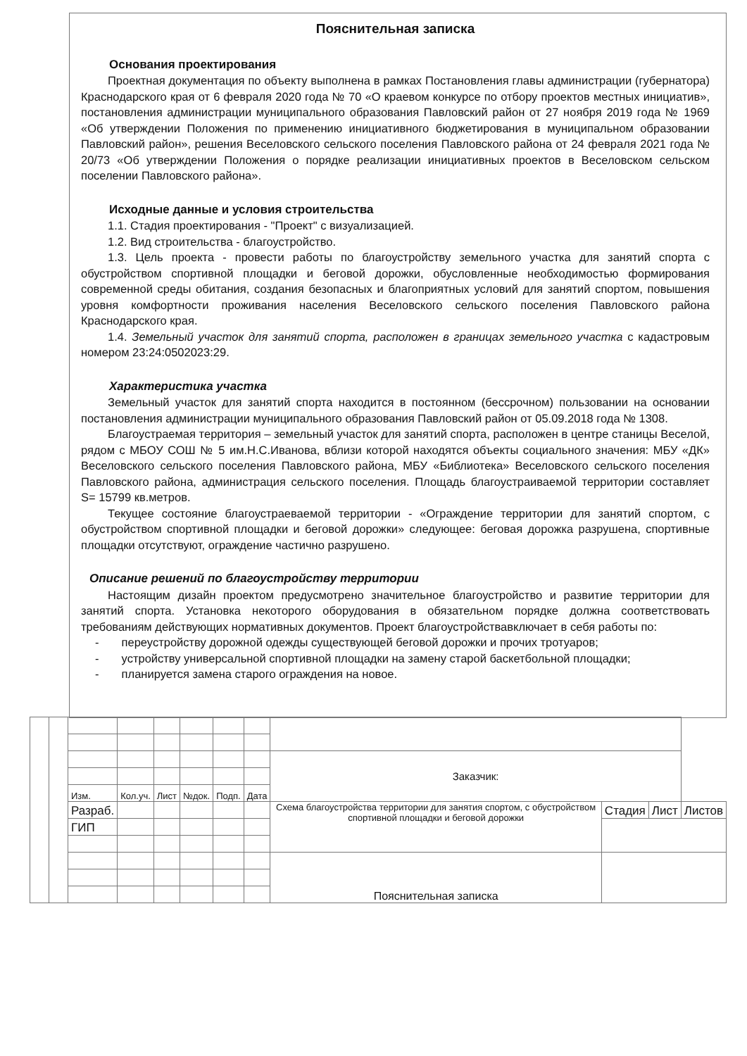Пояснительная записка
Основания проектирования
Проектная документация по объекту выполнена в рамках Постановления главы администрации (губернатора) Краснодарского края от 6 февраля 2020 года № 70 «О краевом конкурсе по отбору проектов местных инициатив», постановления администрации муниципального образования Павловский район от 27 ноября 2019 года № 1969 «Об утверждении Положения по применению инициативного бюджетирования в муниципальном образовании Павловский район», решения Веселовского сельского поселения Павловского района от 24 февраля 2021 года № 20/73 «Об утверждении Положения о порядке реализации инициативных проектов в Веселовском сельском поселении Павловского района».
Исходные данные и условия строительства
1.1. Стадия проектирования - "Проект" с визуализацией.
1.2. Вид строительства - благоустройство.
1.3. Цель проекта - провести работы по благоустройству земельного участка для занятий спорта с обустройством спортивной площадки и беговой дорожки, обусловленные необходимостью формирования современной среды обитания, создания безопасных и благоприятных условий для занятий спортом, повышения уровня комфортности проживания населения Веселовского сельского поселения Павловского района Краснодарского края.
1.4. Земельный участок для занятий спорта, расположен в границах земельного участка с кадастровым номером 23:24:0502023:29.
Характеристика участка
Земельный участок для занятий спорта находится в постоянном (бессрочном) пользовании на основании постановления администрации муниципального образования Павловский район от 05.09.2018 года № 1308.
Благоустраемая территория – земельный участок для занятий спорта, расположен в центре станицы Веселой, рядом с МБОУ СОШ № 5 им.Н.С.Иванова, вблизи которой находятся объекты социального значения: МБУ «ДК» Веселовского сельского поселения Павловского района, МБУ «Библиотека» Веселовского сельского поселения Павловского района, администрация сельского поселения. Площадь благоустраиваемой территории составляет S= 15799 кв.метров.
Текущее состояние благоустраеваемой территории - «Ограждение территории для занятий спортом, с обустройством спортивной площадки и беговой дорожки» следующее: беговая дорожка разрушена, спортивные площадки отсутствуют, ограждение частично разрушено.
Описание решений по благоустройству территории
Настоящим дизайн проектом предусмотрено значительное благоустройство и развитие территории для занятий спорта. Установка некоторого оборудования в обязательном порядке должна соответствовать требованиям действующих нормативных документов. Проект благоустройствавключает в себя работы по:
- переустройству дорожной одежды существующей беговой дорожки и прочих тротуаров;
- устройству универсальной спортивной площадки на замену старой баскетбольной площадки;
- планируется замена старого ограждения на новое.
| | | | | | | | | Заказчик: | | | |
| | | Изм. | Кол.уч. | Лист | №док. | Подп. | Дата | | | | |
| | | Разраб. | | | | | | Схема благоустройства территории для занятия спортом, с обустройством спортивной площадки и беговой дорожки | Стадия | Лист | Листов |
| | | ГИП | | | | | | | | | |
| | | | | | | | | Пояснительная записка | | | |